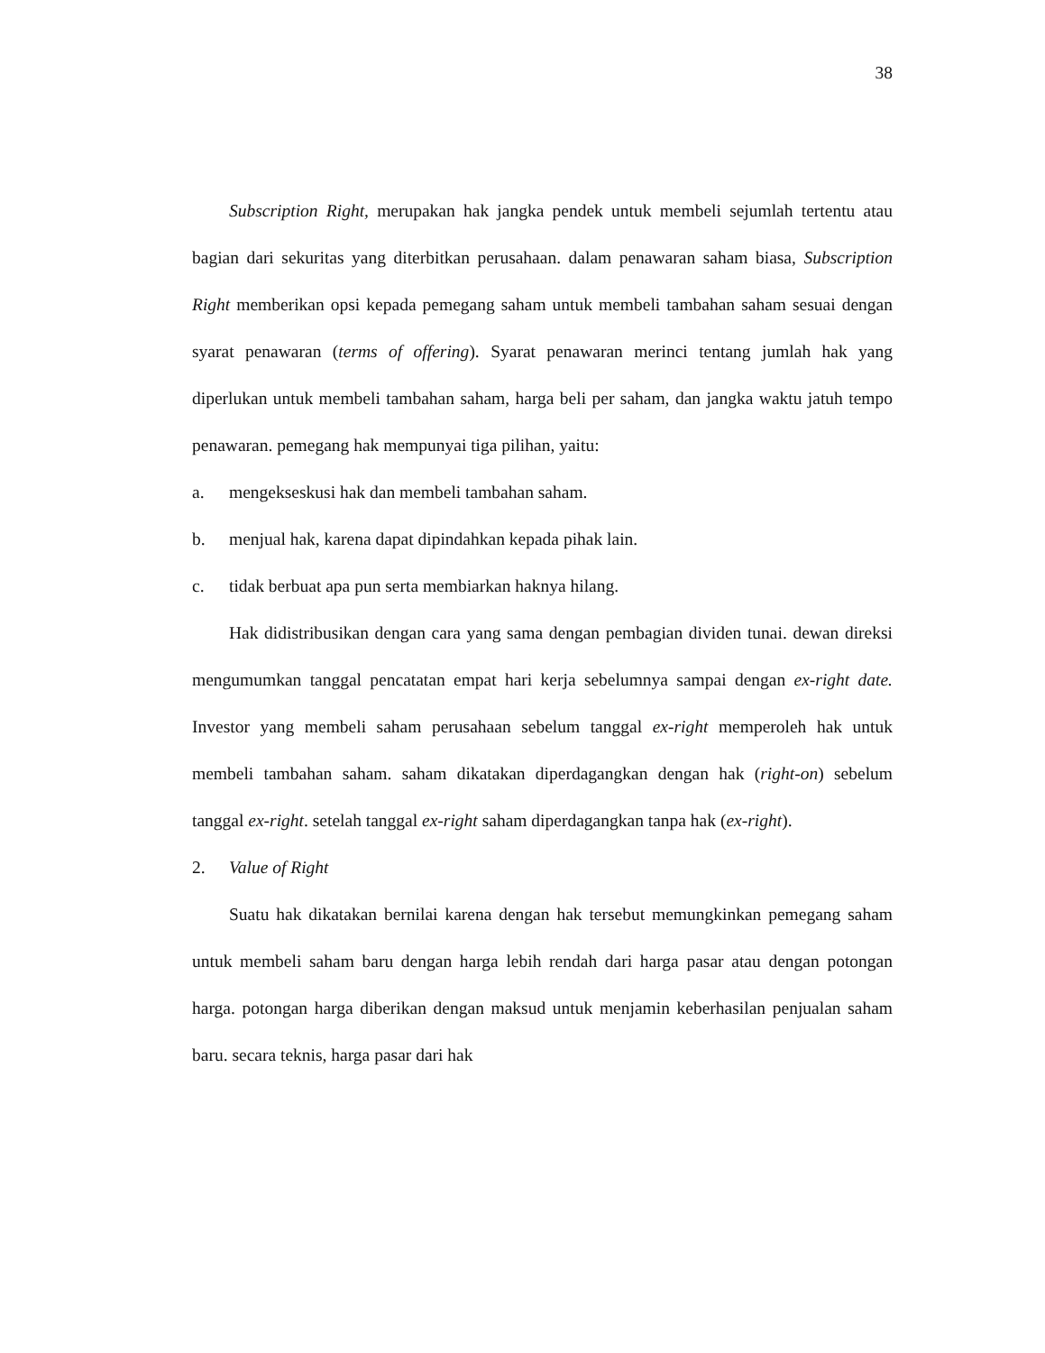38
Subscription Right, merupakan hak jangka pendek untuk membeli sejumlah tertentu atau bagian dari sekuritas yang diterbitkan perusahaan. dalam penawaran saham biasa, Subscription Right memberikan opsi kepada pemegang saham untuk membeli tambahan saham sesuai dengan syarat penawaran (terms of offering). Syarat penawaran merinci tentang jumlah hak yang diperlukan untuk membeli tambahan saham, harga beli per saham, dan jangka waktu jatuh tempo penawaran. pemegang hak mempunyai tiga pilihan, yaitu:
a. mengekseskusi hak dan membeli tambahan saham.
b. menjual hak, karena dapat dipindahkan kepada pihak lain.
c. tidak berbuat apa pun serta membiarkan haknya hilang.
Hak didistribusikan dengan cara yang sama dengan pembagian dividen tunai. dewan direksi mengumumkan tanggal pencatatan empat hari kerja sebelumnya sampai dengan ex-right date. Investor yang membeli saham perusahaan sebelum tanggal ex-right memperoleh hak untuk membeli tambahan saham. saham dikatakan diperdagangkan dengan hak (right-on) sebelum tanggal ex-right. setelah tanggal ex-right saham diperdagangkan tanpa hak (ex-right).
2. Value of Right
Suatu hak dikatakan bernilai karena dengan hak tersebut memungkinkan pemegang saham untuk membeli saham baru dengan harga lebih rendah dari harga pasar atau dengan potongan harga. potongan harga diberikan dengan maksud untuk menjamin keberhasilan penjualan saham baru. secara teknis, harga pasar dari hak